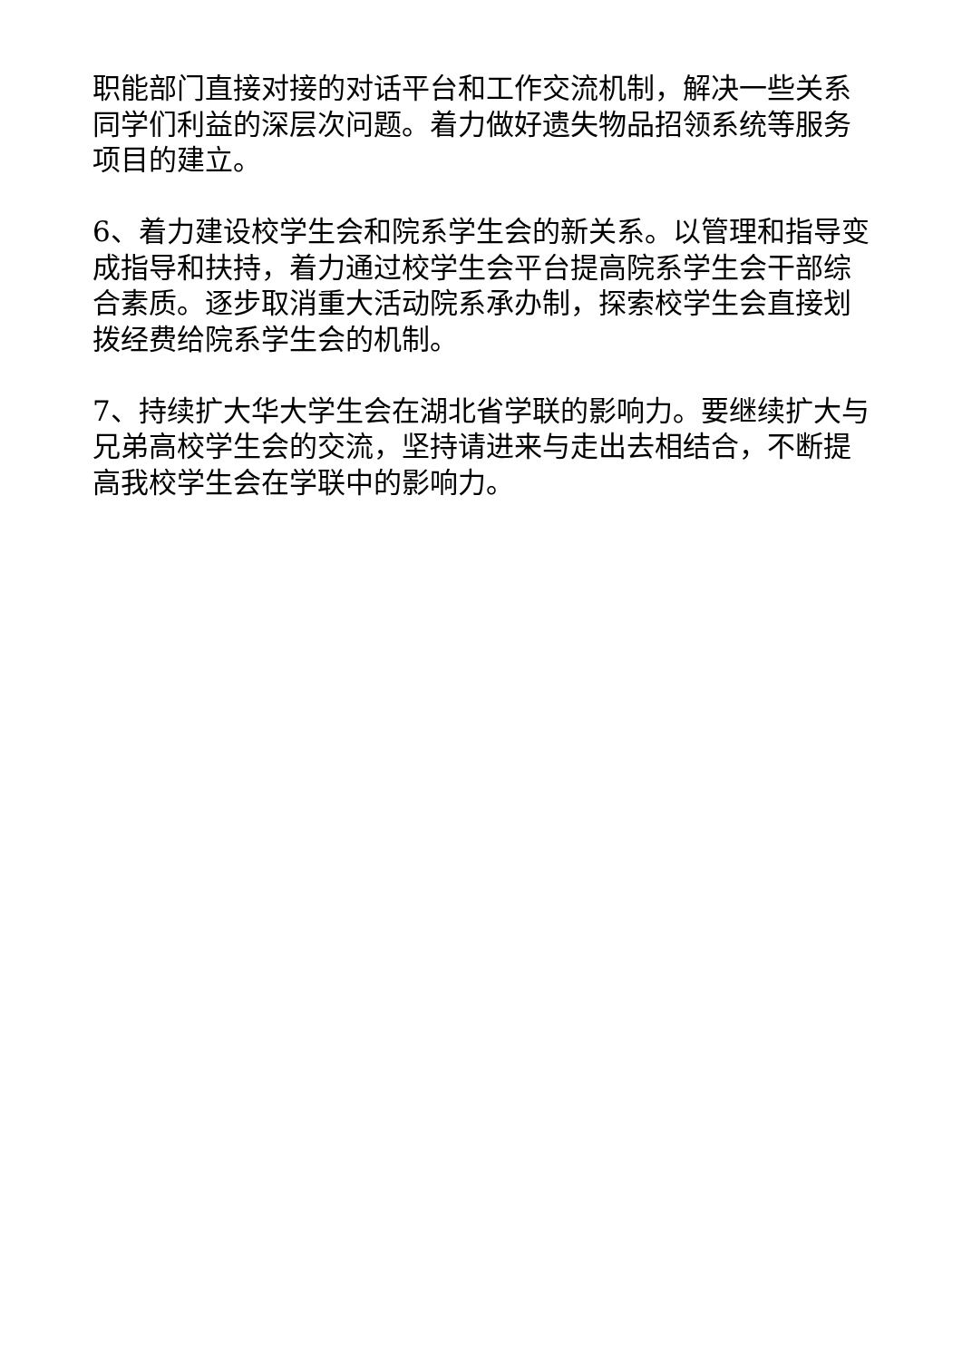职能部门直接对接的对话平台和工作交流机制，解决一些关系同学们利益的深层次问题。着力做好遗失物品招领系统等服务项目的建立。
6、着力建设校学生会和院系学生会的新关系。以管理和指导变成指导和扶持，着力通过校学生会平台提高院系学生会干部综合素质。逐步取消重大活动院系承办制，探索校学生会直接划拨经费给院系学生会的机制。
7、持续扩大华大学生会在湖北省学联的影响力。要继续扩大与兄弟高校学生会的交流，坚持请进来与走出去相结合，不断提高我校学生会在学联中的影响力。